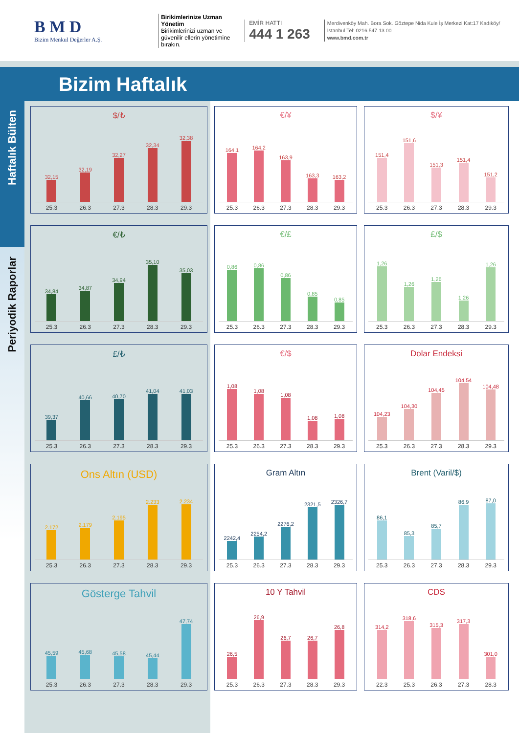B M D
Bizim Menkul Değerler A.Ş.
Birikimlerinize Uzman Yönetim
Birikimlerinizi uzman ve güvenilir ellerin yönetimine bırakın.
EMİR HATTI
444 1 263
Merdivenköy Mah. Bora Sok. Göztepe Nida Kule İş Merkezi Kat:17 Kadıköy/İstanbul Tel: 0216 547 13 00
www.bmd.com.tr
Bizim Haftalık
Haftalık Bülten
Periyodik Raporlar
$/₺
32,15
32,19
32,27
32,34
32,38
25.3 26.3 27.3 28.3 29.3
€/¥
164,1
164,2
163,9
163,3
163,2
25.3 26.3 27.3 28.3 29.3
$/¥
151,4
151,6
151,3
151,4
151,2
25.3 26.3 27.3 28.3 29.3
€/₺
34,84
34,87
34,94
35,10
35,03
25.3 26.3 27.3 28.3 29.3
€/£
0,86
0,86
0,86
0,85
0,85
25.3 26.3 27.3 28.3 29.3
£/$
1,26
1,26
1,26
1,26
1,26
25.3 26.3 27.3 28.3 29.3
£/₺
39,37
40,66
40,70
41,04
41,03
25.3 26.3 27.3 28.3 29.3
€/$
1,08
1,08
1,08
1,08
1,08
25.3 26.3 27.3 28.3 29.3
Dolar Endeksi
104,23
104,30
104,45
104,54
104,48
25.3 26.3 27.3 28.3 29.3
Ons Altın (USD)
2.172
2.179
2.195
2.233
2.234
25.3 26.3 27.3 28.3 29.3
Gram Altın
2242,4
2254,2
2276,2
2321,5
2326,7
25.3 26.3 27.3 28.3 29.3
Brent (Varil/$)
86,1
85,3
85,7
86,9
87,0
25.3 26.3 27.3 28.3 29.3
Gösterge Tahvil
45,59
45,68
45,58
45,44
47,74
25.3 26.3 27.3 28.3 29.3
10 Y Tahvil
26,5
26,9
26,7
26,7
26,8
25.3 26.3 27.3 28.3 29.3
CDS
314,2
318,6
315,3
317,3
301,0
22.3 25.3 26.3 27.3 28.3